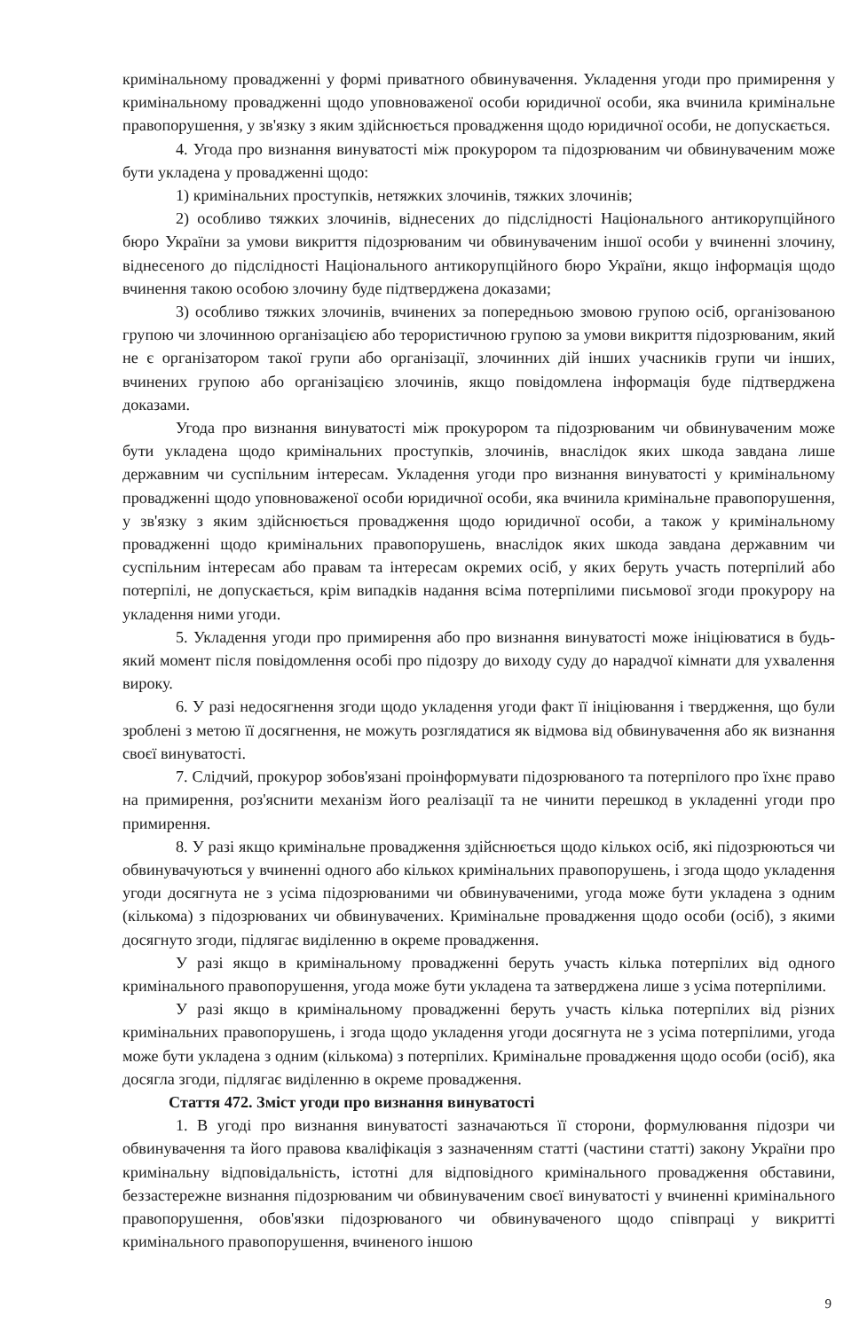кримінальному провадженні у формі приватного обвинувачення. Укладення угоди про примирення у кримінальному провадженні щодо уповноваженої особи юридичної особи, яка вчинила кримінальне правопорушення, у зв'язку з яким здійснюється провадження щодо юридичної особи, не допускається.
4. Угода про визнання винуватості між прокурором та підозрюваним чи обвинуваченим може бути укладена у провадженні щодо:
1) кримінальних проступків, нетяжких злочинів, тяжких злочинів;
2) особливо тяжких злочинів, віднесених до підслідності Національного антикорупційного бюро України за умови викриття підозрюваним чи обвинуваченим іншої особи у вчиненні злочину, віднесеного до підслідності Національного антикорупційного бюро України, якщо інформація щодо вчинення такою особою злочину буде підтверджена доказами;
3) особливо тяжких злочинів, вчинених за попередньою змовою групою осіб, організованою групою чи злочинною організацією або терористичною групою за умови викриття підозрюваним, який не є організатором такої групи або організації, злочинних дій інших учасників групи чи інших, вчинених групою або організацією злочинів, якщо повідомлена інформація буде підтверджена доказами.
Угода про визнання винуватості між прокурором та підозрюваним чи обвинуваченим може бути укладена щодо кримінальних проступків, злочинів, внаслідок яких шкода завдана лише державним чи суспільним інтересам. Укладення угоди про визнання винуватості у кримінальному провадженні щодо уповноваженої особи юридичної особи, яка вчинила кримінальне правопорушення, у зв'язку з яким здійснюється провадження щодо юридичної особи, а також у кримінальному провадженні щодо кримінальних правопорушень, внаслідок яких шкода завдана державним чи суспільним інтересам або правам та інтересам окремих осіб, у яких беруть участь потерпілий або потерпілі, не допускається, крім випадків надання всіма потерпілими письмової згоди прокурору на укладення ними угоди.
5. Укладення угоди про примирення або про визнання винуватості може ініціюватися в будь-який момент після повідомлення особі про підозру до виходу суду до нарадчої кімнати для ухвалення вироку.
6. У разі недосягнення згоди щодо укладення угоди факт її ініціювання і твердження, що були зроблені з метою її досягнення, не можуть розглядатися як відмова від обвинувачення або як визнання своєї винуватості.
7. Слідчий, прокурор зобов'язані проінформувати підозрюваного та потерпілого про їхнє право на примирення, роз'яснити механізм його реалізації та не чинити перешкод в укладенні угоди про примирення.
8. У разі якщо кримінальне провадження здійснюється щодо кількох осіб, які підозрюються чи обвинувачуються у вчиненні одного або кількох кримінальних правопорушень, і згода щодо укладення угоди досягнута не з усіма підозрюваними чи обвинуваченими, угода може бути укладена з одним (кількома) з підозрюваних чи обвинувачених. Кримінальне провадження щодо особи (осіб), з якими досягнуто згоди, підлягає виділенню в окреме провадження.
У разі якщо в кримінальному провадженні беруть участь кілька потерпілих від одного кримінального правопорушення, угода може бути укладена та затверджена лише з усіма потерпілими.
У разі якщо в кримінальному провадженні беруть участь кілька потерпілих від різних кримінальних правопорушень, і згода щодо укладення угоди досягнута не з усіма потерпілими, угода може бути укладена з одним (кількома) з потерпілих. Кримінальне провадження щодо особи (осіб), яка досягла згоди, підлягає виділенню в окреме провадження.
Стаття 472. Зміст угоди про визнання винуватості
1. В угоді про визнання винуватості зазначаються її сторони, формулювання підозри чи обвинувачення та його правова кваліфікація з зазначенням статті (частини статті) закону України про кримінальну відповідальність, істотні для відповідного кримінального провадження обставини, беззастережне визнання підозрюваним чи обвинуваченим своєї винуватості у вчиненні кримінального правопорушення, обов'язки підозрюваного чи обвинуваченого щодо співпраці у викритті кримінального правопорушення, вчиненого іншою
9